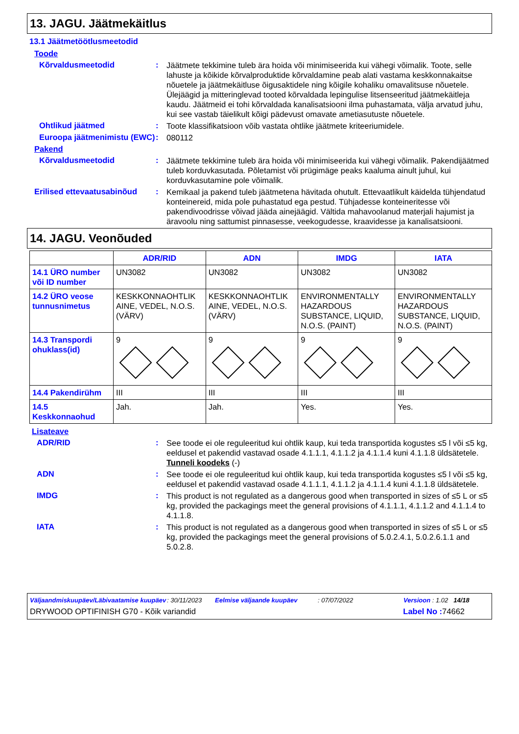13. JAGU. Jäätmekäitlus
13.1 Jäätmetöötlusmeetodid
Toode
Kõrvaldusmeetodid :
Jäätmete tekkimine tuleb ära hoida või minimiseerida kui vähegi võimalik. Toote, selle lahuste ja kõikide kõrvalproduktide kõrvaldamine peab alati vastama keskkonnakaitse nõuetele ja jäätmekäitluse õigusaktidele ning kõigile kohaliku omavalitsuse nõuetele. Ülejäägid ja mitteringlevad tooted kõrvaldada lepingulise litsenseeritud jäätmekäitleja kaudu. Jäätmeid ei tohi kõrvaldada kanalisatsiooni ilma puhastamata, välja arvatud juhu, kui see vastab täielikult kõigi pädevust omavate ametiasutuste nõuetele.
Ohtlikud jäätmed :
Toote klassifikatsioon võib vastata ohtlike jäätmete kriteeriumidele.
Euroopa jäätmenimistu (EWC)
:
080112
Pakend
Kõrvaldusmeetodid :
Jäätmete tekkimine tuleb ära hoida või minimiseerida kui vähegi võimalik. Pakendijäätmed tuleb korduvkasutada. Põletamist või prügimäge peaks kaaluma ainult juhul, kui korduvkasutamine pole võimalik.
Erilised ettevaatusabinõud
:
Kemikaal ja pakend tuleb jäätmetena hävitada ohutult. Ettevaatlikult käidelda tühjendatud konteinereid, mida pole puhastatud ega pestud. Tühjadesse konteineritesse või pakendivoodrisse võivad jääda ainejäägid. Vältida mahavoolanud materjali hajumist ja äravoolu ning sattumist pinnasesse, veekogudesse, kraavidesse ja kanalisatsiooni.
14. JAGU. Veonõuded
| | ADR/RID | ADN | IMDG | IATA |
| --- | --- | --- | --- | --- |
| 14.1 ÜRO number või ID number | UN3082 | UN3082 | UN3082 | UN3082 |
| 14.2 ÜRO veose tunnusnimetus | KESKKONNAOHTLIK AINE, VEDEL, N.O.S. (VÄRV) | KESKKONNAOHTLIK AINE, VEDEL, N.O.S. (VÄRV) | ENVIRONMENTALLY HAZARDOUS SUBSTANCE, LIQUID, N.O.S. (PAINT) | ENVIRONMENTALLY HAZARDOUS SUBSTANCE, LIQUID, N.O.S. (PAINT) |
| 14.3 Transpordi ohuklass(id) | 9 | 9 | 9 | 9 |
| 14.4 Pakendirühm | III | III | III | III |
| 14.5 Keskkonnaohud | Jah. | Jah. | Yes. | Yes. |
Lisateave
ADR/RID :
See toode ei ole reguleeritud kui ohtlik kaup, kui teda transportida kogustes ≤5 l või ≤5 kg, eeldusel et pakendid vastavad osade 4.1.1.1, 4.1.1.2 ja 4.1.1.4 kuni 4.1.1.8 üldsätetele.
Tunneli koodeks (-)
ADN :
See toode ei ole reguleeritud kui ohtlik kaup, kui teda transportida kogustes ≤5 l või ≤5 kg, eeldusel et pakendid vastavad osade 4.1.1.1, 4.1.1.2 ja 4.1.1.4 kuni 4.1.1.8 üldsätetele.
IMDG :
This product is not regulated as a dangerous good when transported in sizes of ≤5 L or ≤5 kg, provided the packagings meet the general provisions of 4.1.1.1, 4.1.1.2 and 4.1.1.4 to 4.1.1.8.
IATA :
This product is not regulated as a dangerous good when transported in sizes of ≤5 L or ≤5 kg, provided the packagings meet the general provisions of 5.0.2.4.1, 5.0.2.6.1.1 and 5.0.2.8.
Väljaandmiskuupäev/Läbivaatamise kuupäev: 30/11/2023 Eelmise väljaande kuupäev: 07/07/2022 Versioon : 1.02 14/18
DRYWOOD OPTIFINISH G70 - Kõik variandid Label No : 74662